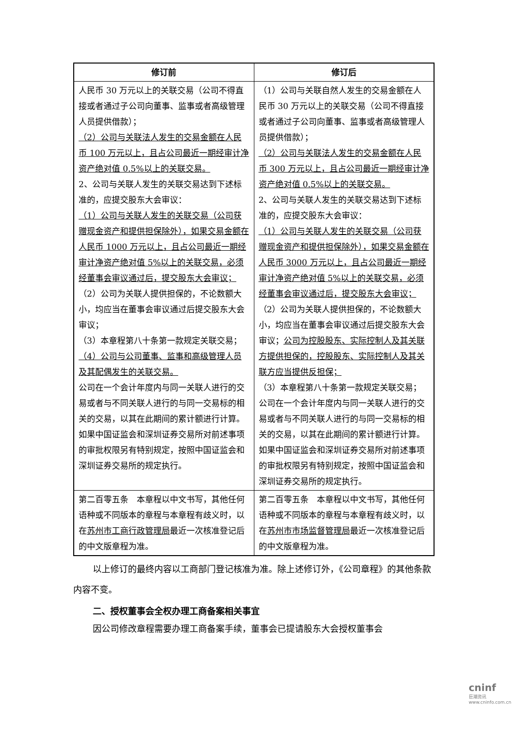| 修订前 | 修订后 |
| --- | --- |
| 人民币 30 万元以上的关联交易（公司不得直接或者通过子公司向董事、监事或者高级管理人员提供借款）； （2）公司与关联法人发生的交易金额在人民币 100 万元以上，且占公司最近一期经审计净资产绝对值 0.5%以上的关联交易。 2、公司与关联人发生的关联交易达到下述标准的，应提交股东大会审议： （1）公司与关联人发生的关联交易（公司获赠现金资产和提供担保除外），如果交易金额在人民币 1000 万元以上，且占公司最近一期经审计净资产绝对值 5%以上的关联交易，必须经董事会审议通过后，提交股东大会审议； （2）公司为关联人提供担保的，不论数额大小，均应当在董事会审议通过后提交股东大会审议； （3）本章程第八十条第一款规定关联交易； （4）公司与公司董事、监事和高级管理人员及其配偶发生的关联交易。 公司在一个会计年度内与同一关联人进行的交易或者与不同关联人进行的与同一交易标的相关的交易，以其在此期间的累计额进行计算。 如果中国证监会和深圳证券交易所对前述事项的审批权限另有特别规定，按照中国证监会和深圳证券交易所的规定执行。 | （1）公司与关联自然人发生的交易金额在人民币 30 万元以上的关联交易（公司不得直接或者通过子公司向董事、监事或者高级管理人员提供借款）； （2）公司与关联法人发生的交易金额在人民币 300 万元以上，且占公司最近一期经审计净资产绝对值 0.5%以上的关联交易。 2、公司与关联人发生的关联交易达到下述标准的，应提交股东大会审议： （1）公司与关联人发生的关联交易（公司获赠现金资产和提供担保除外），如果交易金额在人民币 3000 万元以上，且占公司最近一期经审计净资产绝对值 5%以上的关联交易，必须经董事会审议通过后，提交股东大会审议； （2）公司为关联人提供担保的，不论数额大小，均应当在董事会审议通过后提交股东大会审议； 公司为控股股东、实际控制人及其关联方提供担保的，控股股东、实际控制人及其关联方应当提供反担保； （3）本章程第八十条第一款规定关联交易； 公司在一个会计年度内与同一关联人进行的交易或者与不同关联人进行的与同一交易标的相关的交易，以其在此期间的累计额进行计算。 如果中国证监会和深圳证券交易所对前述事项的审批权限另有特别规定，按照中国证监会和深圳证券交易所的规定执行。 |
| 第二百零五条 本章程以中文书写，其他任何语种或不同版本的章程与本章程有歧义时，以在 苏州市工商行政管理局 最近一次核准登记后的中文版章程为准。 | 第二百零五条 本章程以中文书写，其他任何语种或不同版本的章程与本章程有歧义时，以在 苏州市市场监督管理局 最近一次核准登记后的中文版章程为准。 |
以上修订的最终内容以工商部门登记核准为准。除上述修订外，《公司章程》的其他条款内容不变。
二、授权董事会全权办理工商备案相关事宜
因公司修改章程需要办理工商备案手续，董事会已提请股东大会授权董事会
cninf
巨潮资讯
www.cninfo.com.cn